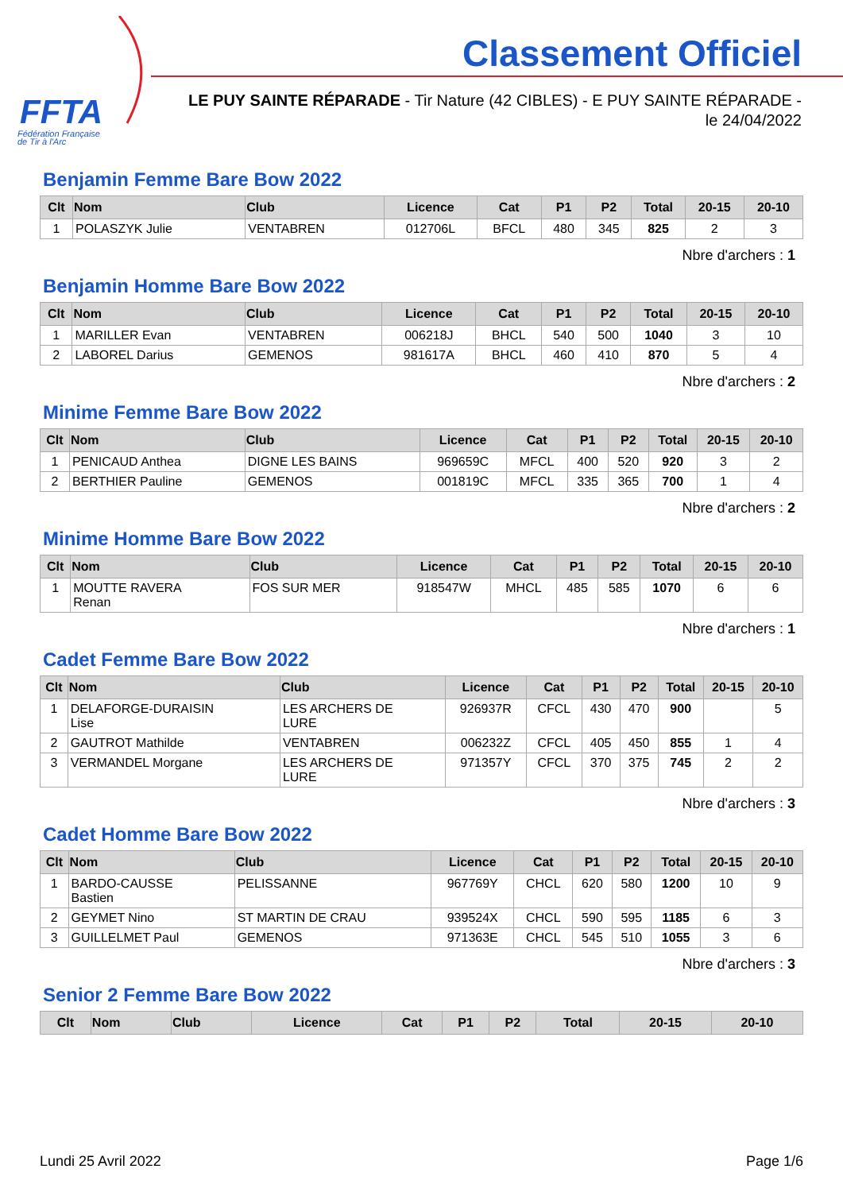FFTA
Fédération Française
de Tir à l'Arc
Classement Officiel
LE PUY SAINTE RÉPARADE - Tir Nature (42 CIBLES) - E PUY SAINTE RÉPARADE - le 24/04/2022
Benjamin Femme Bare Bow 2022
| Clt | Nom | Club | Licence | Cat | P1 | P2 | Total | 20-15 | 20-10 |
| --- | --- | --- | --- | --- | --- | --- | --- | --- | --- |
| 1 | POLASZYK Julie | VENTABREN | 012706L | BFCL | 480 | 345 | 825 | 2 | 3 |
Nbre d'archers : 1
Benjamin Homme Bare Bow 2022
| Clt | Nom | Club | Licence | Cat | P1 | P2 | Total | 20-15 | 20-10 |
| --- | --- | --- | --- | --- | --- | --- | --- | --- | --- |
| 1 | MARILLER Evan | VENTABREN | 006218J | BHCL | 540 | 500 | 1040 | 3 | 10 |
| 2 | LABOREL Darius | GEMENOS | 981617A | BHCL | 460 | 410 | 870 | 5 | 4 |
Nbre d'archers : 2
Minime Femme Bare Bow 2022
| Clt | Nom | Club | Licence | Cat | P1 | P2 | Total | 20-15 | 20-10 |
| --- | --- | --- | --- | --- | --- | --- | --- | --- | --- |
| 1 | PENICAUD Anthea | DIGNE LES BAINS | 969659C | MFCL | 400 | 520 | 920 | 3 | 2 |
| 2 | BERTHIER Pauline | GEMENOS | 001819C | MFCL | 335 | 365 | 700 | 1 | 4 |
Nbre d'archers : 2
Minime Homme Bare Bow 2022
| Clt | Nom | Club | Licence | Cat | P1 | P2 | Total | 20-15 | 20-10 |
| --- | --- | --- | --- | --- | --- | --- | --- | --- | --- |
| 1 | MOUTTE RAVERA Renan | FOS SUR MER | 918547W | MHCL | 485 | 585 | 1070 | 6 | 6 |
Nbre d'archers : 1
Cadet Femme Bare Bow 2022
| Clt | Nom | Club | Licence | Cat | P1 | P2 | Total | 20-15 | 20-10 |
| --- | --- | --- | --- | --- | --- | --- | --- | --- | --- |
| 1 | DELAFORGE-DURAISIN Lise | LES ARCHERS DE LURE | 926937R | CFCL | 430 | 470 | 900 | | 5 |
| 2 | GAUTROT Mathilde | VENTABREN | 006232Z | CFCL | 405 | 450 | 855 | 1 | 4 |
| 3 | VERMANDEL Morgane | LES ARCHERS DE LURE | 971357Y | CFCL | 370 | 375 | 745 | 2 | 2 |
Nbre d'archers : 3
Cadet Homme Bare Bow 2022
| Clt | Nom | Club | Licence | Cat | P1 | P2 | Total | 20-15 | 20-10 |
| --- | --- | --- | --- | --- | --- | --- | --- | --- | --- |
| 1 | BARDO-CAUSSE Bastien | PELISSANNE | 967769Y | CHCL | 620 | 580 | 1200 | 10 | 9 |
| 2 | GEYMET Nino | ST MARTIN DE CRAU | 939524X | CHCL | 590 | 595 | 1185 | 6 | 3 |
| 3 | GUILLELMET Paul | GEMENOS | 971363E | CHCL | 545 | 510 | 1055 | 3 | 6 |
Nbre d'archers : 3
Senior 2 Femme Bare Bow 2022
| Clt | Nom | Club | Licence | Cat | P1 | P2 | Total | 20-15 | 20-10 |
| --- | --- | --- | --- | --- | --- | --- | --- | --- | --- |
Lundi 25 Avril 2022 Page 1/6